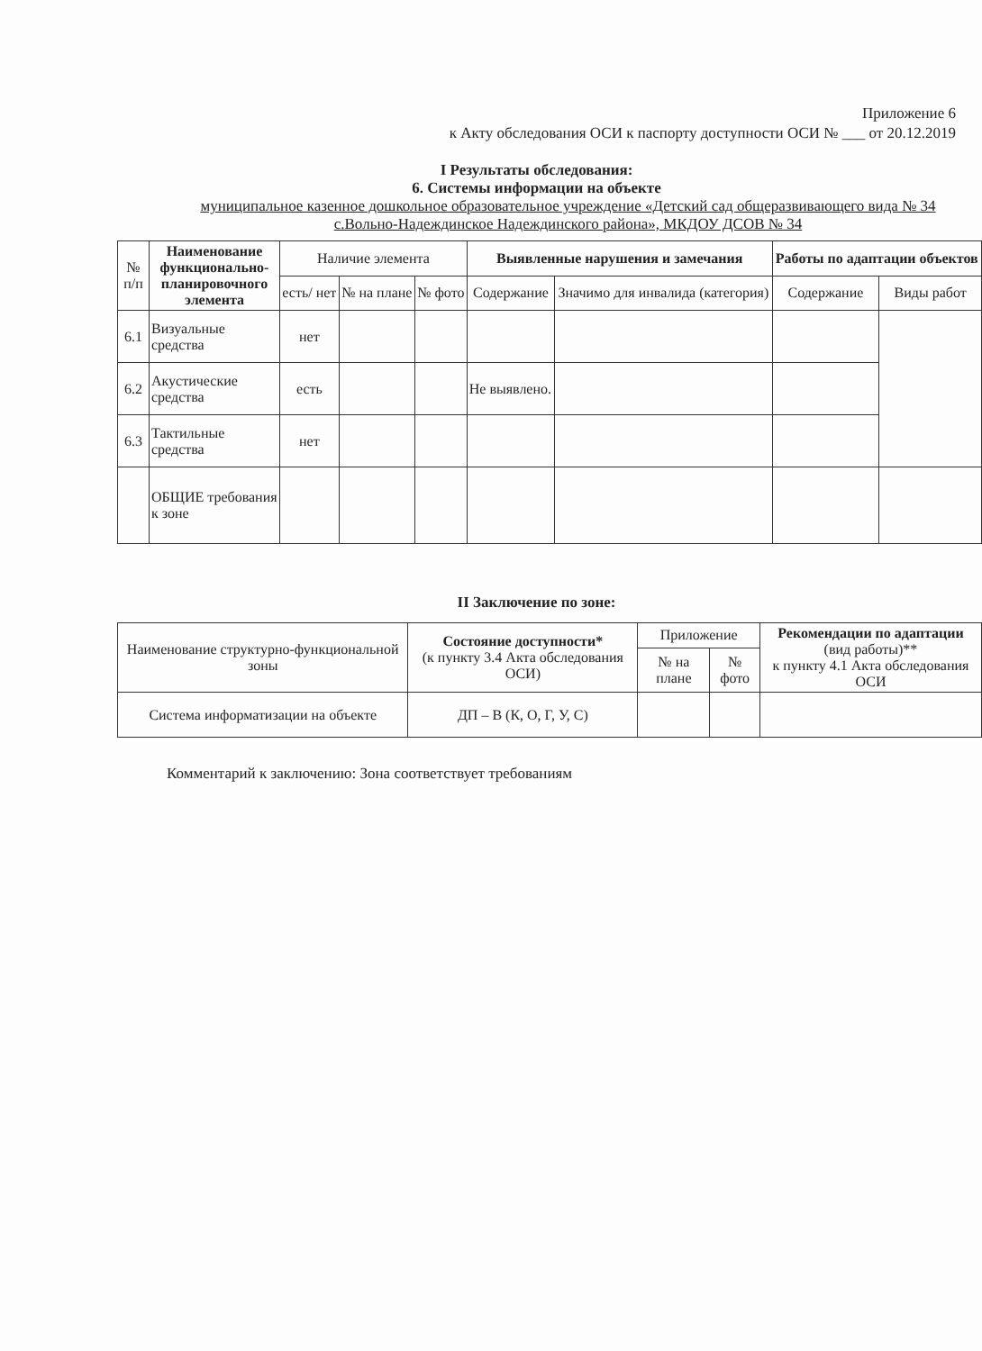Приложение 6
к Акту обследования ОСИ к паспорту доступности ОСИ № ___ от 20.12.2019
I Результаты обследования:
6. Системы информации на объекте
муниципальное казенное дошкольное образовательное учреждение «Детский сад общеразвивающего вида № 34 с.Вольно-Надеждинское Надеждинского района», МКДОУ ДСОВ № 34
| № п/п | Наименование функционально-планировочного элемента | Наличие элемента | | | Выявленные нарушения и замечания | | Работы по адаптации объектов | |
| --- | --- | --- | --- | --- | --- | --- | --- | --- |
| | | есть/ нет | № на плане | № фото | Содержание | Значимо для инвалида (категория) | Содержание | Виды работ |
| 6.1 | Визуальные средства | нет | | | | | | |
| 6.2 | Акустические средства | есть | | | Не выявлено. | | | |
| 6.3 | Тактильные средства | нет | | | | | | |
| | ОБЩИЕ требования к зоне | | | | | | | |
II Заключение по зоне:
| Наименование структурно-функциональной зоны | Состояние доступности* (к пункту 3.4 Акта обследования ОСИ) | Приложение | | Рекомендации по адаптации (вид работы)** к пункту 4.1 Акта обследования ОСИ |
| --- | --- | --- | --- | --- |
| | | № на плане | № фото | |
| Система информатизации на объекте | ДП – В (К, О, Г, У, С) | | | |
Комментарий к заключению: Зона соответствует требованиям